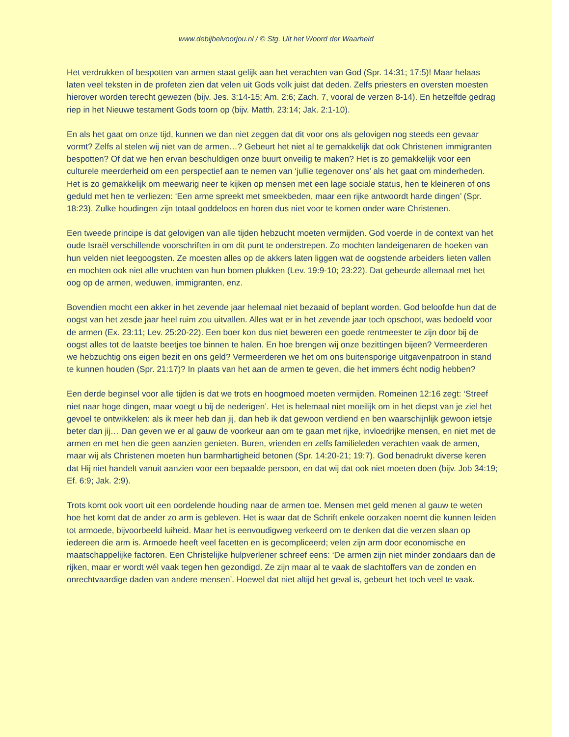www.debijbelvoorjou.nl / © Stg. Uit het Woord der Waarheid
Het verdrukken of bespotten van armen staat gelijk aan het verachten van God (Spr. 14:31; 17:5)! Maar helaas laten veel teksten in de profeten zien dat velen uit Gods volk juist dat deden. Zelfs priesters en oversten moesten hierover worden terecht gewezen (bijv. Jes. 3:14-15; Am. 2:6; Zach. 7, vooral de verzen 8-14). En hetzelfde gedrag riep in het Nieuwe testament Gods toorn op (bijv. Matth. 23:14; Jak. 2:1-10).
En als het gaat om onze tijd, kunnen we dan niet zeggen dat dit voor ons als gelovigen nog steeds een gevaar vormt? Zelfs al stelen wij niet van de armen…? Gebeurt het niet al te gemakkelijk dat ook Christenen immigranten bespotten? Of dat we hen ervan beschuldigen onze buurt onveilig te maken? Het is zo gemakkelijk voor een culturele meerderheid om een perspectief aan te nemen van ‘jullie tegenover ons’ als het gaat om minderheden. Het is zo gemakkelijk om meewarig neer te kijken op mensen met een lage sociale status, hen te kleineren of ons geduld met hen te verliezen: ‘Een arme spreekt met smeekbeden, maar een rijke antwoordt harde dingen’ (Spr. 18:23). Zulke houdingen zijn totaal goddeloos en horen dus niet voor te komen onder ware Christenen.
Een tweede principe is dat gelovigen van alle tijden hebzucht moeten vermijden. God voerde in de context van het oude Israël verschillende voorschriften in om dit punt te onderstrepen. Zo mochten landeigenaren de hoeken van hun velden niet leegoogsten. Ze moesten alles op de akkers laten liggen wat de oogstende arbeiders lieten vallen en mochten ook niet alle vruchten van hun bomen plukken (Lev. 19:9-10; 23:22). Dat gebeurde allemaal met het oog op de armen, weduwen, immigranten, enz.
Bovendien mocht een akker in het zevende jaar helemaal niet bezaaid of beplant worden. God beloofde hun dat de oogst van het zesde jaar heel ruim zou uitvallen. Alles wat er in het zevende jaar toch opschoot, was bedoeld voor de armen (Ex. 23:11; Lev. 25:20-22). Een boer kon dus niet beweren een goede rentmeester te zijn door bij de oogst alles tot de laatste beetjes toe binnen te halen. En hoe brengen wij onze bezittingen bijeen? Vermeerderen we hebzuchtig ons eigen bezit en ons geld? Vermeerderen we het om ons buitensporige uitgavenpatroon in stand te kunnen houden (Spr. 21:17)? In plaats van het aan de armen te geven, die het immers écht nodig hebben?
Een derde beginsel voor alle tijden is dat we trots en hoogmoed moeten vermijden. Romeinen 12:16 zegt: ‘Streef niet naar hoge dingen, maar voegt u bij de nederigen’. Het is helemaal niet moeilijk om in het diepst van je ziel het gevoel te ontwikkelen: als ik meer heb dan jij, dan heb ik dat gewoon verdiend en ben waarschijnlijk gewoon ietsje beter dan jij… Dan geven we er al gauw de voorkeur aan om te gaan met rijke, invloedrijke mensen, en niet met de armen en met hen die geen aanzien genieten. Buren, vrienden en zelfs familieleden verachten vaak de armen, maar wij als Christenen moeten hun barmhartigheid betonen (Spr. 14:20-21; 19:7). God benadrukt diverse keren dat Hij niet handelt vanuit aanzien voor een bepaalde persoon, en dat wij dat ook niet moeten doen (bijv. Job 34:19; Ef. 6:9; Jak. 2:9).
Trots komt ook voort uit een oordelende houding naar de armen toe. Mensen met geld menen al gauw te weten hoe het komt dat de ander zo arm is gebleven. Het is waar dat de Schrift enkele oorzaken noemt die kunnen leiden tot armoede, bijvoorbeeld luiheid. Maar het is eenvoudigweg verkeerd om te denken dat die verzen slaan op iedereen die arm is. Armoede heeft veel facetten en is gecompliceerd; velen zijn arm door economische en maatschappelijke factoren. Een Christelijke hulpverlener schreef eens: ‘De armen zijn niet minder zondaars dan de rijken, maar er wordt wél vaak tegen hen gezondigd. Ze zijn maar al te vaak de slachtoffers van de zonden en onrechtvaardige daden van andere mensen’. Hoewel dat niet altijd het geval is, gebeurt het toch veel te vaak.